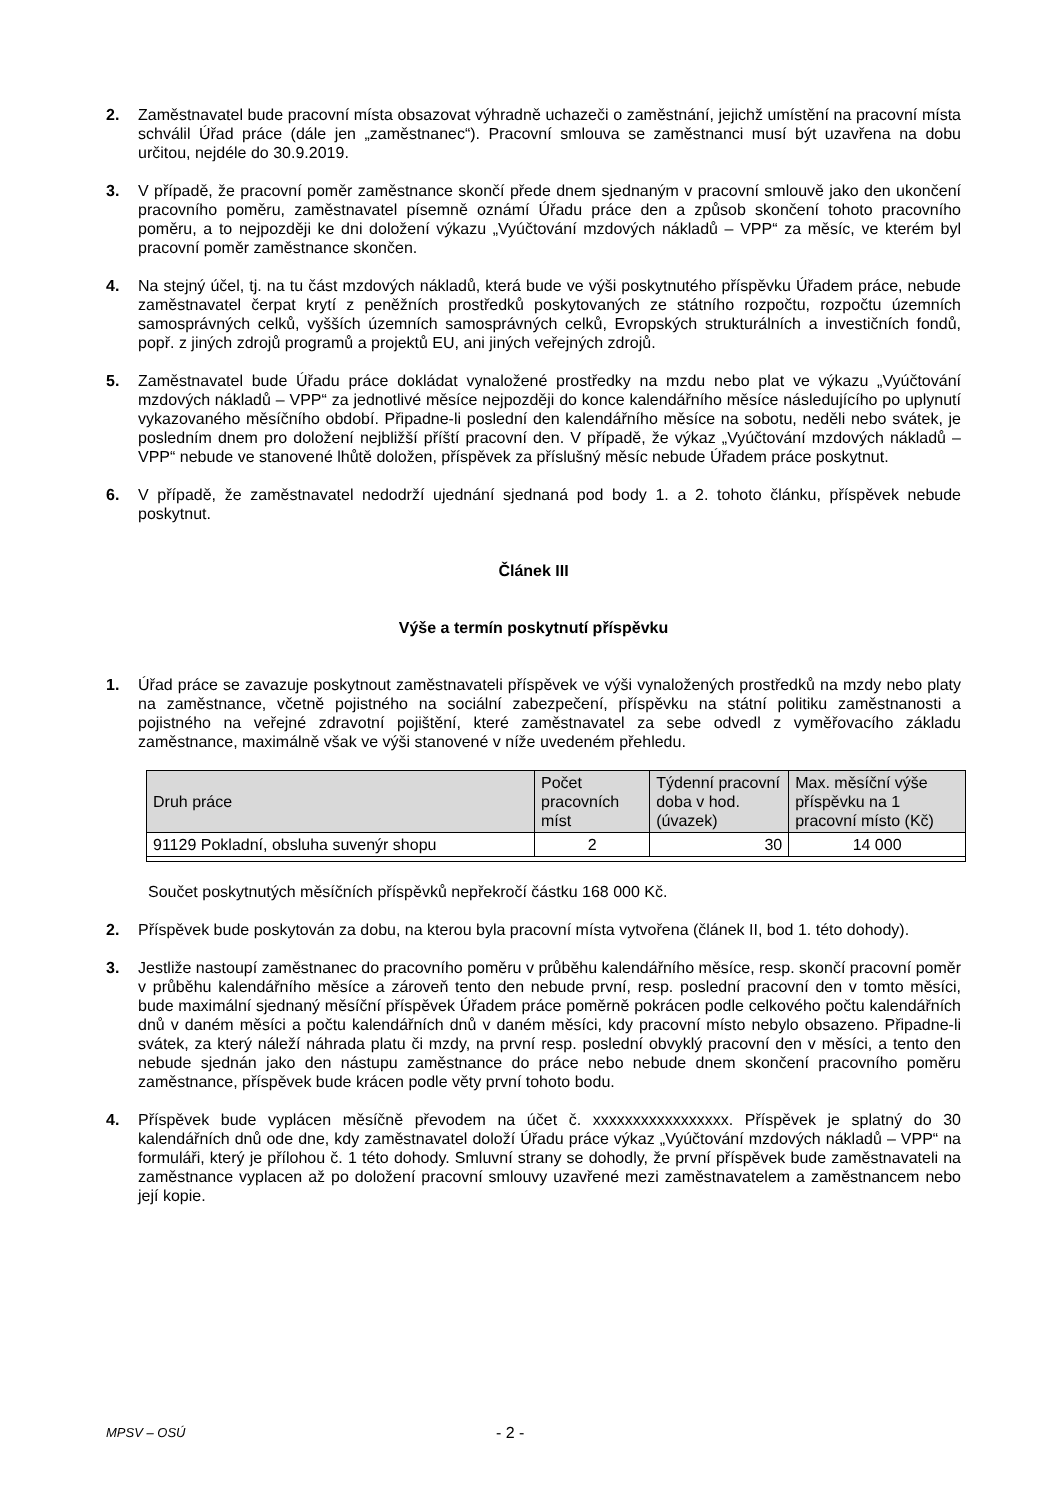2. Zaměstnavatel bude pracovní místa obsazovat výhradně uchazeči o zaměstnání, jejichž umístění na pracovní místa schválil Úřad práce (dále jen „zaměstnanec“). Pracovní smlouva se zaměstnanci musí být uzavřena na dobu určitou, nejdéle do 30.9.2019.
3. V případě, že pracovní poměr zaměstnance skončí přede dnem sjednaným v pracovní smlouvě jako den ukončení pracovního poměru, zaměstnavatel písemně oznámí Úřadu práce den a způsob skončení tohoto pracovního poměru, a to nejpozději ke dni doložení výkazu „Vyúčtování mzdových nákladů – VPP“ za měsíc, ve kterém byl pracovní poměr zaměstnance skončen.
4. Na stejný účel, tj. na tu část mzdových nákladů, která bude ve výši poskytnutého příspěvku Úřadem práce, nebude zaměstnavatel čerpat krytí z peněžních prostředků poskytovaných ze státního rozpočtu, rozpočtu územních samosprávných celků, vyšších územních samosprávných celků, Evropských strukturálních a investičních fondů, popř. z jiných zdrojů programů a projektů EU, ani jiných veřejných zdrojů.
5. Zaměstnavatel bude Úřadu práce dokládat vynaložené prostředky na mzdu nebo plat ve výkazu „Vyúčtování mzdových nákladů – VPP“ za jednotlivé měsíce nejpozději do konce kalendářního měsíce následujícího po uplynutí vykazovaného měsíčního období. Připadne-li poslední den kalendářního měsíce na sobotu, neděli nebo svátek, je posledním dnem pro doložení nejbližší příští pracovní den. V případě, že výkaz „Vyúčtování mzdových nákladů – VPP“ nebude ve stanovené lhůtě doložen, příspěvek za příslušný měsíc nebude Úřadem práce poskytnut.
6. V případě, že zaměstnavatel nedodrží ujednání sjednaná pod body 1. a 2. tohoto článku, příspěvek nebude poskytnut.
Článek III
Výše a termín poskytnutí příspěvku
1. Úřad práce se zavazuje poskytnout zaměstnavateli příspěvek ve výši vynaložených prostředků na mzdy nebo platy na zaměstnance, včetně pojistného na sociální zabezpečení, příspěvku na státní politiku zaměstnanosti a pojistného na veřejné zdravotní pojištění, které zaměstnavatel za sebe odvedl z vyměřovacího základu zaměstnance, maximálně však ve výši stanovené v níže uvedeném přehledu.
| Druh práce | Počet pracovních míst | Týdenní pracovní doba v hod. (úvazek) | Max. měsíční výše příspěvku na 1 pracovní místo (Kč) |
| --- | --- | --- | --- |
| 91129 Pokladní, obsluha suvenýr shopu | 2 | 30 | 14 000 |
Součet poskytnutých měsíčních příspěvků nepřekročí částku 168 000 Kč.
2. Příspěvek bude poskytován za dobu, na kterou byla pracovní místa vytvořena (článek II, bod 1. této dohody).
3. Jestliže nastoupí zaměstnanec do pracovního poměru v průběhu kalendářního měsíce, resp. skončí pracovní poměr v průběhu kalendářního měsíce a zároveň tento den nebude první, resp. poslední pracovní den v tomto měsíci, bude maximální sjednaný měsíční příspěvek Úřadem práce poměrně pokrácen podle celkového počtu kalendářních dnů v daném měsíci a počtu kalendářních dnů v daném měsíci, kdy pracovní místo nebylo obsazeno. Připadne-li svátek, za který náleží náhrada platu či mzdy, na první resp. poslední obvyklý pracovní den v měsíci, a tento den nebude sjednán jako den nástupu zaměstnance do práce nebo nebude dnem skončení pracovního poměru zaměstnance, příspěvek bude krácen podle věty první tohoto bodu.
4. Příspěvek bude vyplácen měsíčně převodem na účet č. xxxxxxxxxxxxxxxxx. Příspěvek je splatný do 30 kalendářních dnů ode dne, kdy zaměstnavatel doloží Úřadu práce výkaz „Vyúčtování mzdových nákladů – VPP“ na formuláři, který je přílohou č. 1 této dohody. Smluvní strany se dohodly, že první příspěvek bude zaměstnavateli na zaměstnance vyplacen až po doložení pracovní smlouvy uzavřené mezi zaměstnavatelem a zaměstnancem nebo její kopie.
MPSV – OSÚ - 2 -